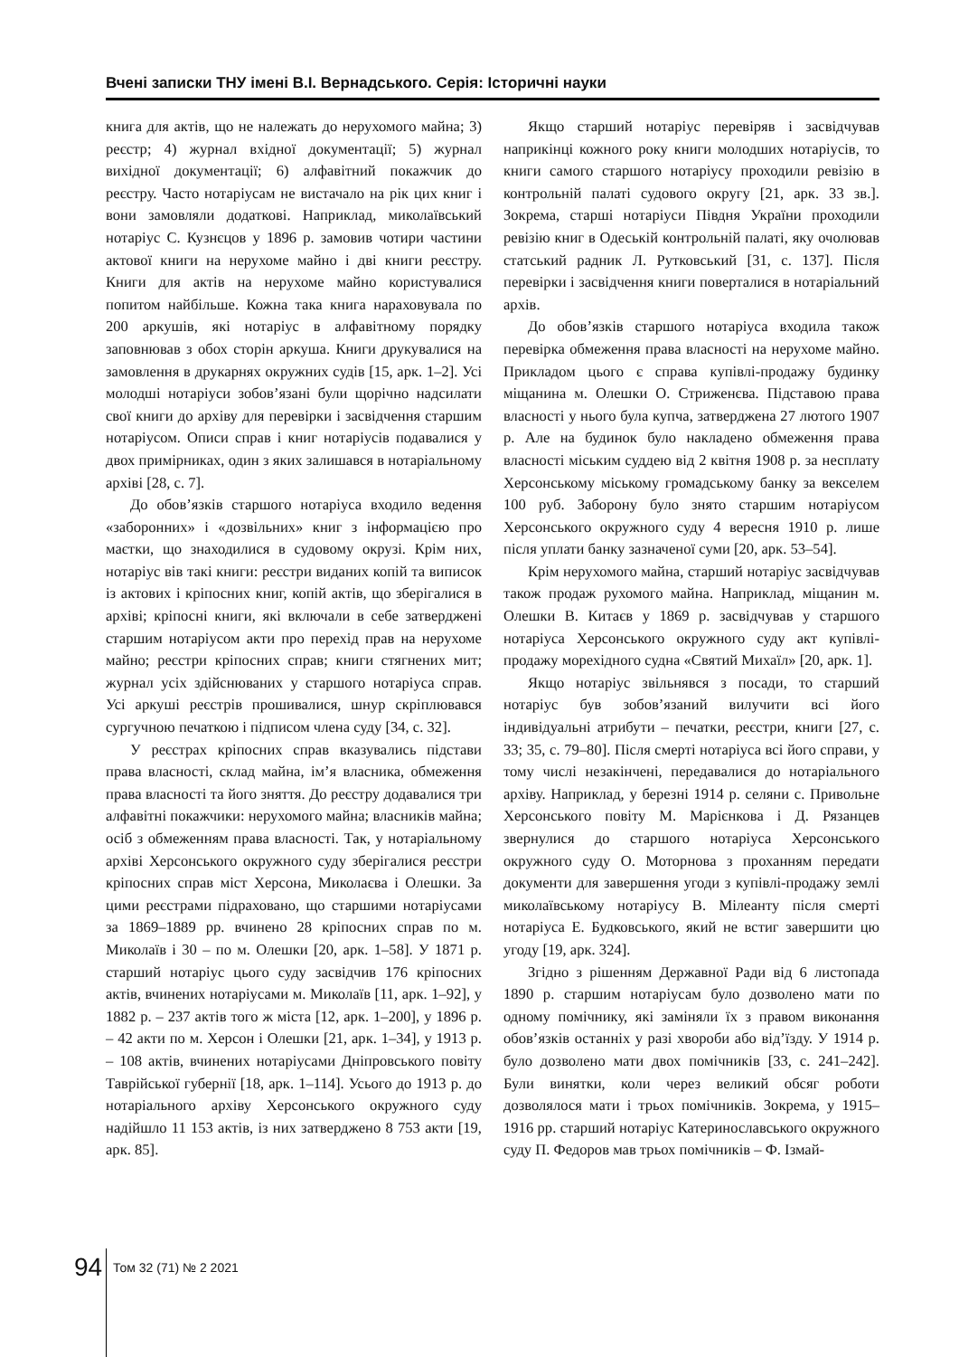Вчені записки ТНУ імені В.І. Вернадського. Серія: Історичні науки
книга для актів, що не належать до нерухомого майна; 3) реєстр; 4) журнал вхідної документації; 5) журнал вихідної документації; 6) алфавітний покажчик до реєстру. Часто нотаріусам не вистачало на рік цих книг і вони замовляли додаткові. Наприклад, миколаївський нотаріус С. Кузнєцов у 1896 р. замовив чотири частини актової книги на нерухоме майно і дві книги реєстру. Книги для актів на нерухоме майно користувалися попитом найбільше. Кожна така книга нараховувала по 200 аркушів, які нотаріус в алфавітному порядку заповнював з обох сторін аркуша. Книги друкувалися на замовлення в друкарнях окружних судів [15, арк. 1–2]. Усі молодші нотаріуси зобов’язані були щорічно надсилати свої книги до архіву для перевірки і засвідчення старшим нотаріусом. Описи справ і книг нотаріусів подавалися у двох примірниках, один з яких залишався в нотаріальному архіві [28, с. 7].
До обов’язків старшого нотаріуса входило ведення «заборонних» і «дозвільних» книг з інформацією про маєтки, що знаходилися в судовому окрузі. Крім них, нотаріус вів такі книги: реєстри виданих копій та виписок із актових і кріпосних книг, копій актів, що зберігалися в архіві; кріпосні книги, які включали в себе затверджені старшим нотаріусом акти про перехід прав на нерухоме майно; реєстри кріпосних справ; книги стягнених мит; журнал усіх здійснюваних у старшого нотаріуса справ. Усі аркуші реєстрів прошивалися, шнур скріплювався сургучною печаткою і підписом члена суду [34, с. 32].
У реєстрах кріпосних справ вказувались підстави права власності, склад майна, ім’я власника, обмеження права власності та його зняття. До реєстру додавалися три алфавітні покажчики: нерухомого майна; власників майна; осіб з обмеженням права власності. Так, у нотаріальному архіві Херсонського окружного суду зберігалися реєстри кріпосних справ міст Херсона, Миколаєва і Олешки. За цими реєстрами підраховано, що старшими нотаріусами за 1869–1889 рр. вчинено 28 кріпосних справ по м. Миколаїв і 30 – по м. Олешки [20, арк. 1–58]. У 1871 р. старший нотаріус цього суду засвідчив 176 кріпосних актів, вчинених нотаріусами м. Миколаїв [11, арк. 1–92], у 1882 р. – 237 актів того ж міста [12, арк. 1–200], у 1896 р. – 42 акти по м. Херсон і Олешки [21, арк. 1–34], у 1913 р. – 108 актів, вчинених нотаріусами Дніпровського повіту Таврійської губернії [18, арк. 1–114]. Усього до 1913 р. до нотаріального архіву Херсонського окружного суду надійшло 11 153 актів, із них затверджено 8 753 акти [19, арк. 85].
Якщо старший нотаріус перевіряв і засвідчував наприкінці кожного року книги молодших нотаріусів, то книги самого старшого нотаріусу проходили ревізію в контрольній палаті судового округу [21, арк. 33 зв.]. Зокрема, старші нотаріуси Півдня України проходили ревізію книг в Одеській контрольній палаті, яку очолював статський радник Л. Рутковський [31, с. 137]. Після перевірки і засвідчення книги поверталися в нотаріальний архів.
До обов’язків старшого нотаріуса входила також перевірка обмеження права власності на нерухоме майно. Прикладом цього є справа купівлі-продажу будинку міщанина м. Олешки О. Стриженєва. Підставою права власності у нього була купча, затверджена 27 лютого 1907 р. Але на будинок було накладено обмеження права власності міським суддею від 2 квітня 1908 р. за несплату Херсонському міському громадському банку за векселем 100 руб. Заборону було знято старшим нотаріусом Херсонського окружного суду 4 вересня 1910 р. лише після уплати банку зазначеної суми [20, арк. 53–54].
Крім нерухомого майна, старший нотаріус засвідчував також продаж рухомого майна. Наприклад, міщанин м. Олешки В. Китаєв у 1869 р. засвідчував у старшого нотаріуса Херсонського окружного суду акт купівлі-продажу морехідного судна «Святий Михаїл» [20, арк. 1].
Якщо нотаріус звільнявся з посади, то старший нотаріус був зобов’язаний вилучити всі його індивідуальні атрибути – печатки, реєстри, книги [27, с. 33; 35, с. 79–80]. Після смерті нотаріуса всі його справи, у тому числі незакінчені, передавалися до нотаріального архіву. Наприклад, у березні 1914 р. селяни с. Привольне Херсонського повіту М. Марієнкова і Д. Рязанцев звернулися до старшого нотаріуса Херсонського окружного суду О. Моторнова з проханням передати документи для завершення угоди з купівлі-продажу землі миколаївському нотаріусу В. Мілеанту після смерті нотаріуса Е. Будковського, який не встиг завершити цю угоду [19, арк. 324].
Згідно з рішенням Державної Ради від 6 листопада 1890 р. старшим нотаріусам було дозволено мати по одному помічнику, які заміняли їх з правом виконання обов’язків останніх у разі хвороби або від’їзду. У 1914 р. було дозволено мати двох помічників [33, с. 241–242]. Були винятки, коли через великий обсяг роботи дозволялося мати і трьох помічників. Зокрема, у 1915–1916 рр. старший нотаріус Катеринославського окружного суду П. Федоров мав трьох помічників – Ф. Ізмай-
94 Том 32 (71) № 2 2021